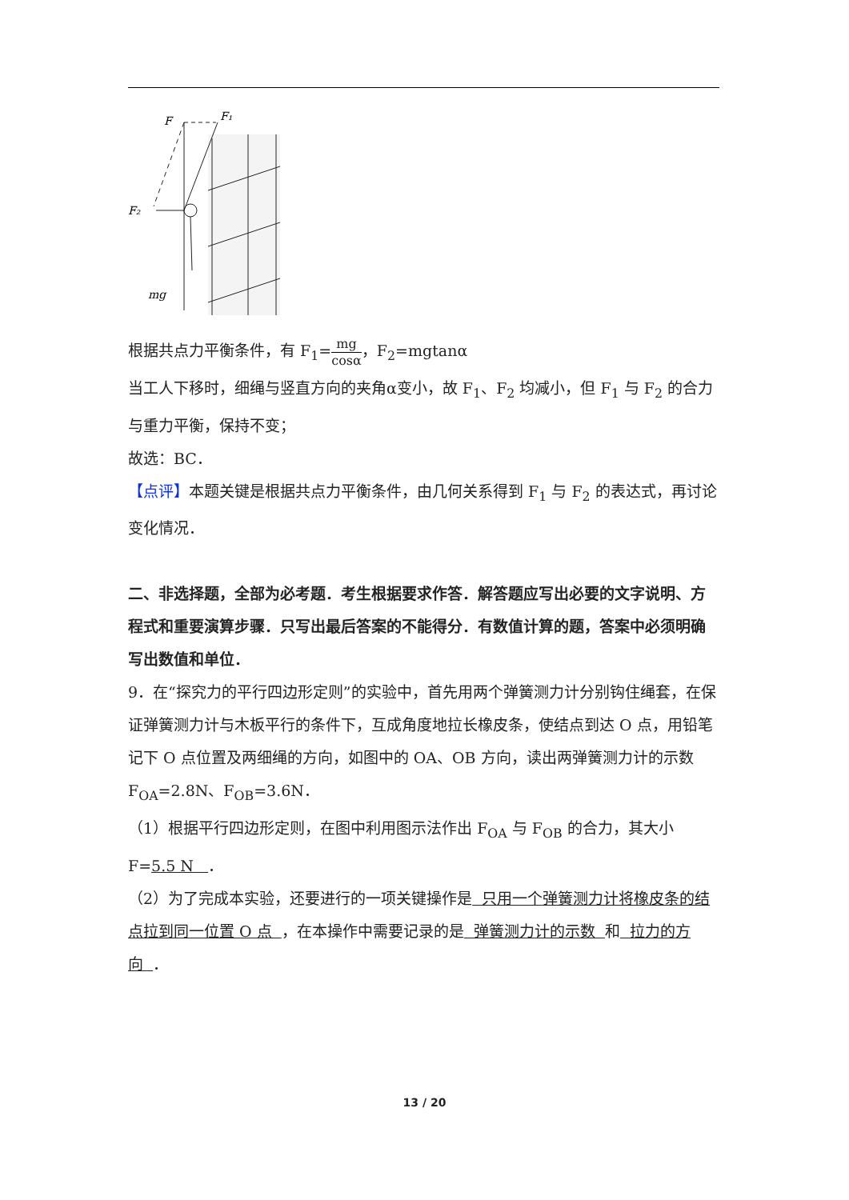F
F₁
F₂
mg
根据共点力平衡条件，有 F<sub>1</sub>=mg cosα，F<sub>2</sub>=mgtanα
当工人下移时，细绳与竖直方向的夹角α变小，故 F<sub>1</sub>、F<sub>2</sub> 均减小，但 F<sub>1</sub> 与 F<sub>2</sub> 的合力与重力平衡，保持不变；
故选：BC．
【点评】本题关键是根据共点力平衡条件，由几何关系得到 F<sub>1</sub> 与 F<sub>2</sub> 的表达式，再讨论变化情况．
二、非选择题，全部为必考题．考生根据要求作答．解答题应写出必要的文字说明、方程式和重要演算步骤．只写出最后答案的不能得分．有数值计算的题，答案中必须明确写出数值和单位．
9．在“探究力的平行四边形定则”的实验中，首先用两个弹簧测力计分别钩住绳套，在保证弹簧测力计与木板平行的条件下，互成角度地拉长橡皮条，使结点到达 O 点，用铅笔记下 O 点位置及两细绳的方向，如图中的 OA、OB 方向，读出两弹簧测力计的示数 F<sub>OA</sub>=2.8N、F<sub>OB</sub>=3.6N．
（1）根据平行四边形定则，在图中利用图示法作出 F<sub>OA</sub> 与 F<sub>OB</sub> 的合力，其大小 F=5.5 N ．
（2）为了完成本实验，还要进行的一项关键操作是 只用一个弹簧测力计将橡皮条的结点拉到同一位置 O 点 ，在本操作中需要记录的是 弹簧测力计的示数 和 拉力的方向 ．
13 / 20